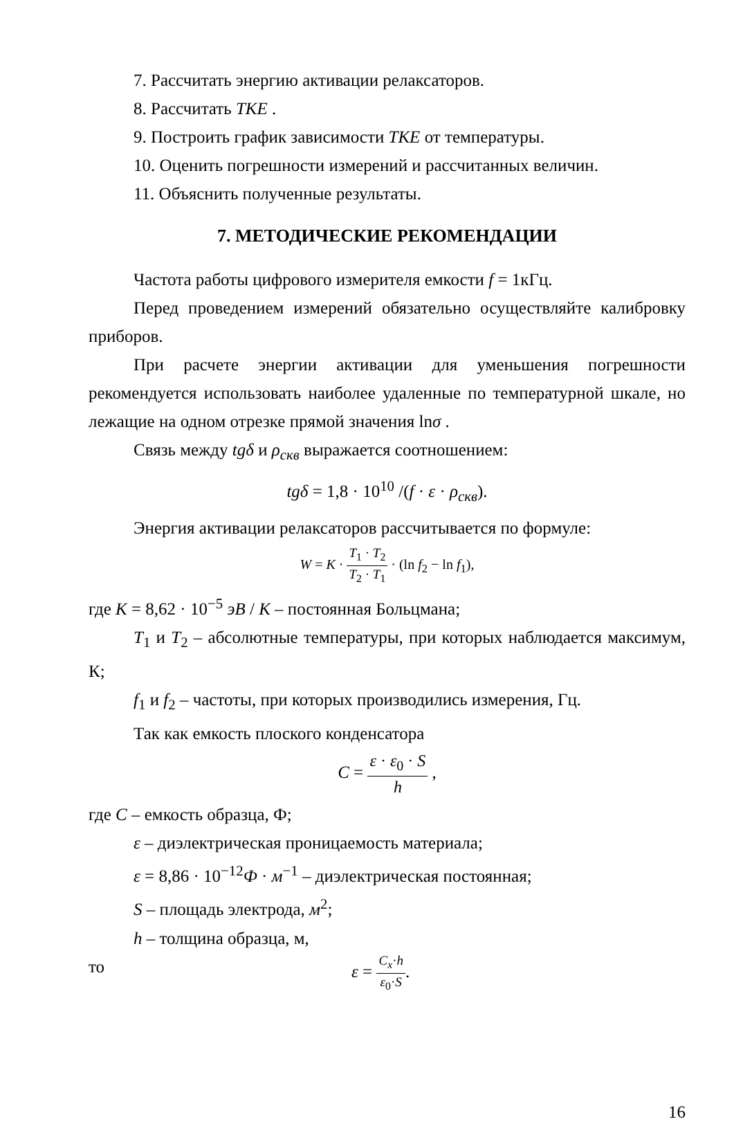7. Рассчитать энергию активации релаксаторов.
8. Рассчитать TKE .
9. Построить график зависимости TKE от температуры.
10. Оценить погрешности измерений и рассчитанных величин.
11. Объяснить полученные результаты.
7. МЕТОДИЧЕСКИЕ РЕКОМЕНДАЦИИ
Частота работы цифрового измерителя емкости f = 1кГц.
Перед проведением измерений обязательно осуществляйте калибровку приборов.
При расчете энергии активации для уменьшения погрешности рекомендуется использовать наиболее удаленные по температурной шкале, но лежащие на одном отрезке прямой значения lnσ .
Связь между tgδ и ρ<sub>скв</sub> выражается соотношением:
tgδ = 1,8 · 10<sup>10</sup> /(f · ε · ρ<sub>скв</sub>).
Энергия активации релаксаторов рассчитывается по формуле:
W = K · T<sub>1</sub> · T<sub>2</sub> T<sub>2</sub> · T<sub>1</sub> · (ln f<sub>2</sub> − ln f<sub>1</sub>),
где K = 8,62 · 10<sup>−5</sup> эВ / K – постоянная Больцмана;
T<sub>1</sub> и T<sub>2</sub> – абсолютные температуры, при которых наблюдается максимум, К;
f<sub>1</sub> и f<sub>2</sub> – частоты, при которых производились измерения, Гц.
Так как емкость плоского конденсатора
C = ε · ε<sub>0</sub> · S h ,
где C – емкость образца, Ф;
ε – диэлектрическая проницаемость материала;
ε = 8,86 · 10<sup>−12</sup>Ф · м<sup>−1</sup> – диэлектрическая постоянная;
S – площадь электрода, м<sup>2</sup>;
h – толщина образца, м,
то ε = C<sub>x</sub>·h ε<sub>0</sub>·S.
16